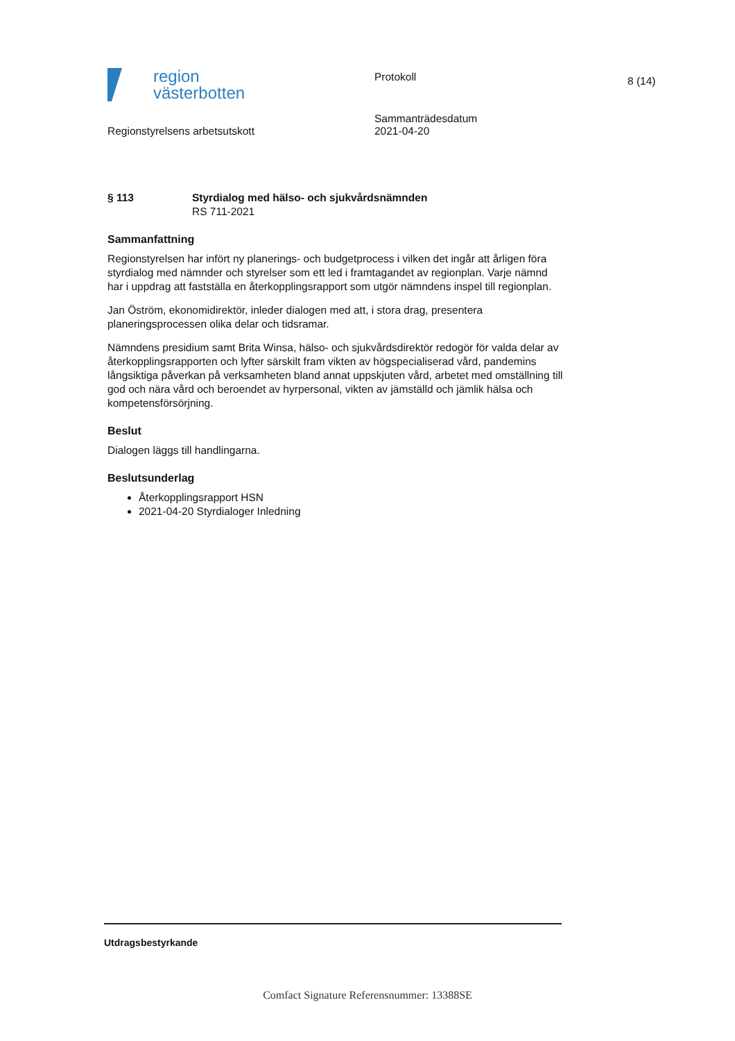region
västerbotten
Protokoll 8 (14)
Regionstyrelsens arbetsutskott
Sammanträdesdatum
2021-04-20
§ 113 Styrdialog med hälso- och sjukvårdsnämnden
RS 711-2021
Sammanfattning
Regionstyrelsen har infört ny planerings- och budgetprocess i vilken det ingår att årligen föra styrdialog med nämnder och styrelser som ett led i framtagandet av regionplan. Varje nämnd har i uppdrag att fastställa en återkopplingsrapport som utgör nämndens inspel till regionplan.
Jan Öström, ekonomidirektör, inleder dialogen med att, i stora drag, presentera planeringsprocessen olika delar och tidsramar.
Nämndens presidium samt Brita Winsa, hälso- och sjukvårdsdirektör redogör för valda delar av återkopplingsrapporten och lyfter särskilt fram vikten av högspecialiserad vård, pandemins långsiktiga påverkan på verksamheten bland annat uppskjuten vård, arbetet med omställning till god och nära vård och beroendet av hyrpersonal, vikten av jämställd och jämlik hälsa och kompetensförsörjning.
Beslut
Dialogen läggs till handlingarna.
Beslutsunderlag
Återkopplingsrapport HSN
2021-04-20 Styrdialoger Inledning
Utdragsbestyrkande
Comfact Signature Referensnummer: 13388SE